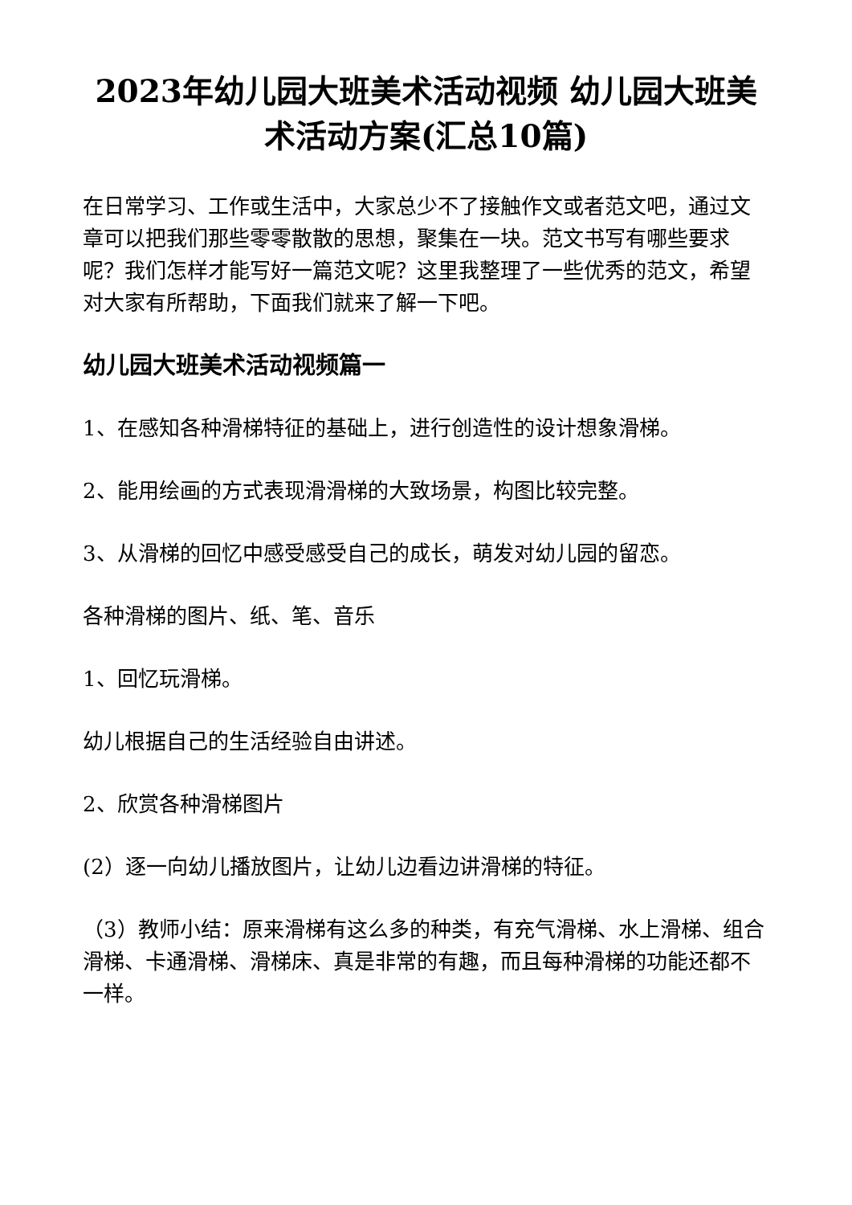2023年幼儿园大班美术活动视频 幼儿园大班美术活动方案(汇总10篇)
在日常学习、工作或生活中，大家总少不了接触作文或者范文吧，通过文章可以把我们那些零零散散的思想，聚集在一块。范文书写有哪些要求呢？我们怎样才能写好一篇范文呢？这里我整理了一些优秀的范文，希望对大家有所帮助，下面我们就来了解一下吧。
幼儿园大班美术活动视频篇一
1、在感知各种滑梯特征的基础上，进行创造性的设计想象滑梯。
2、能用绘画的方式表现滑滑梯的大致场景，构图比较完整。
3、从滑梯的回忆中感受感受自己的成长，萌发对幼儿园的留恋。
各种滑梯的图片、纸、笔、音乐
1、回忆玩滑梯。
幼儿根据自己的生活经验自由讲述。
2、欣赏各种滑梯图片
(2）逐一向幼儿播放图片，让幼儿边看边讲滑梯的特征。
（3）教师小结：原来滑梯有这么多的种类，有充气滑梯、水上滑梯、组合滑梯、卡通滑梯、滑梯床、真是非常的有趣，而且每种滑梯的功能还都不一样。